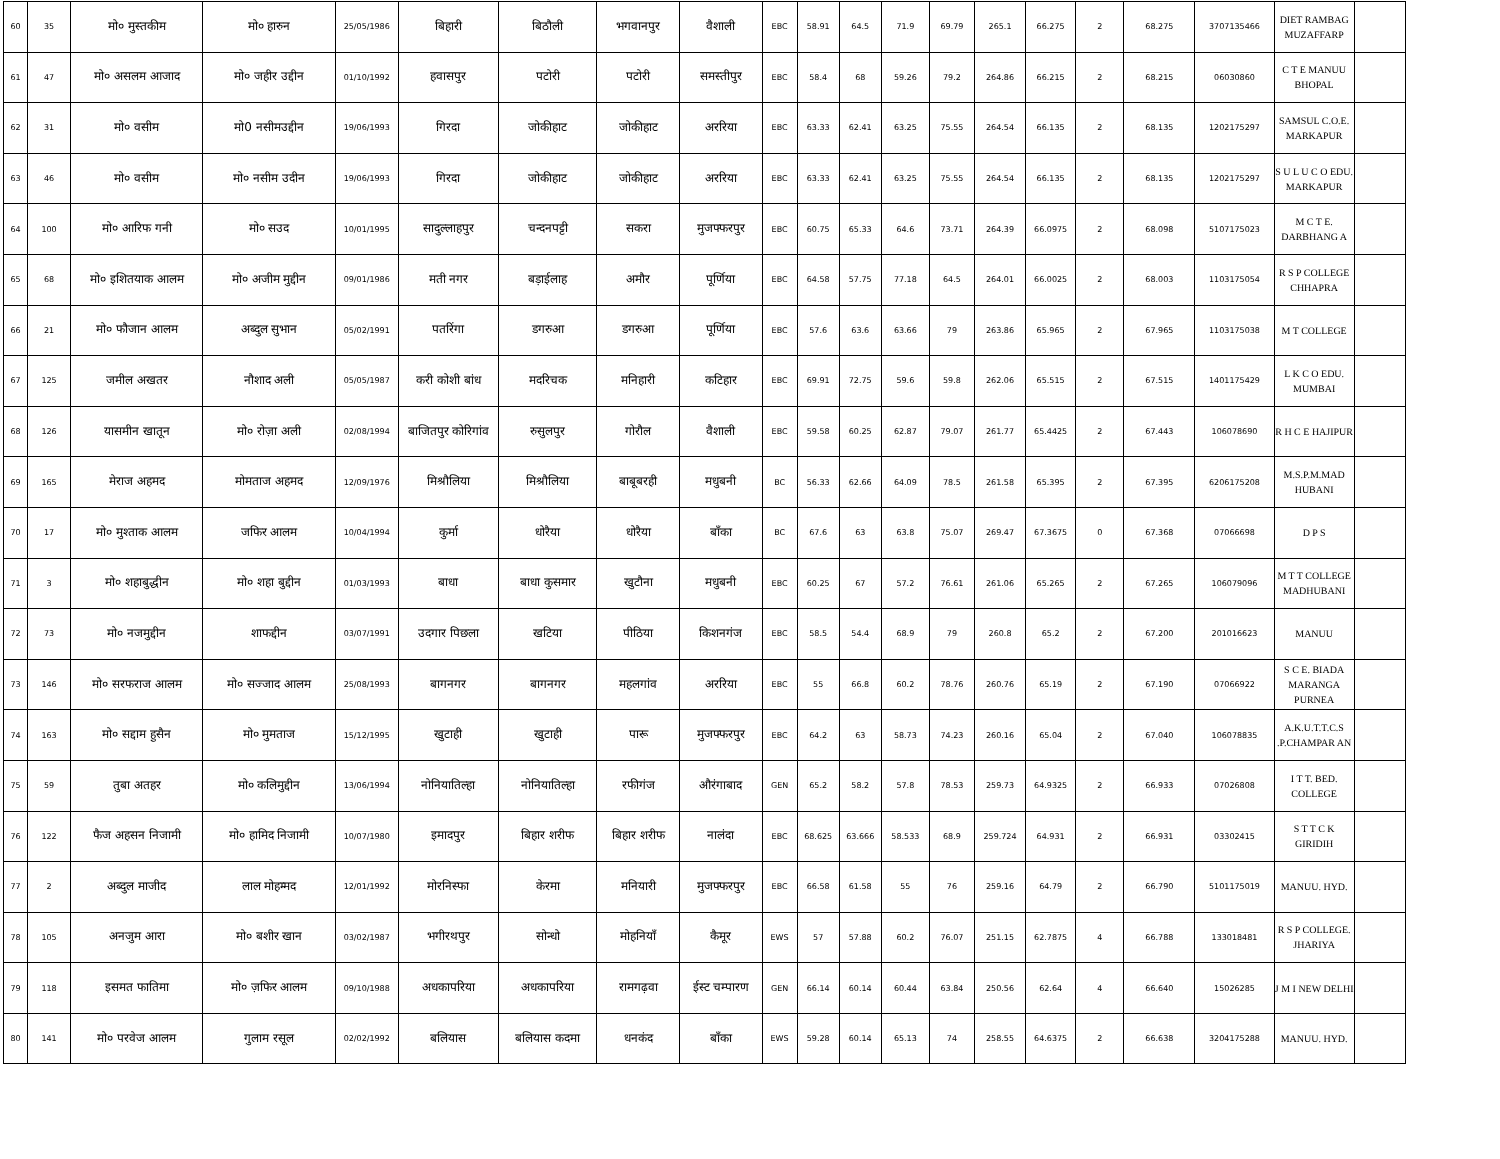| 60 | 35 | मो० मुस्तकीम | मो० हारुन | 25/05/1986 | बिहारी | बिठौली | भगवानपुर | वैशाली | EBC | 58.91 | 64.5 | 71.9 | 69.79 | 265.1 | 66.275 | 2 | 68.275 | 3707135466 | DIET RAMBAG MUZAFFARP | |
| 61 | 47 | मो० असलम आजाद | मो० जहीर उद्दीन | 01/10/1992 | हवासपुर | पटोरी | पटोरी | समस्तीपुर | EBC | 58.4 | 68 | 59.26 | 79.2 | 264.86 | 66.215 | 2 | 68.215 | 06030860 | C T E MANUU BHOPAL | |
| 62 | 31 | मो० वसीम | मो0 नसीमउद्दीन | 19/06/1993 | गिरदा | जोकीहाट | जोकीहाट | अररिया | EBC | 63.33 | 62.41 | 63.25 | 75.55 | 264.54 | 66.135 | 2 | 68.135 | 1202175297 | SAMSUL C.O.E. MARKAPUR | |
| 63 | 46 | मो० वसीम | मो० नसीम उदीन | 19/06/1993 | गिरदा | जोकीहाट | जोकीहाट | अररिया | EBC | 63.33 | 62.41 | 63.25 | 75.55 | 264.54 | 66.135 | 2 | 68.135 | 1202175297 | S U L U C O EDU. MARKAPUR | |
| 64 | 100 | मो० आरिफ गनी | मो० सउद | 10/01/1995 | सादुल्लाहपुर | चन्दनपट्टी | सकरा | मुजफ्फरपुर | EBC | 60.75 | 65.33 | 64.6 | 73.71 | 264.39 | 66.0975 | 2 | 68.098 | 5107175023 | M C T E. DARBHANG A | |
| 65 | 68 | मो० इशितयाक आलम | मो० अजीम मुद्दीन | 09/01/1986 | मती नगर | बड़ाईलाह | अमौर | पूर्णिया | EBC | 64.58 | 57.75 | 77.18 | 64.5 | 264.01 | 66.0025 | 2 | 68.003 | 1103175054 | R S P COLLEGE CHHAPRA | |
| 66 | 21 | मो० फौजान आलम | अब्दुल सुभान | 05/02/1991 | पतरिंगा | डगरुआ | डगरुआ | पूर्णिया | EBC | 57.6 | 63.6 | 63.66 | 79 | 263.86 | 65.965 | 2 | 67.965 | 1103175038 | M T COLLEGE | |
| 67 | 125 | जमील अखतर | नौशाद अली | 05/05/1987 | करी कोशी बांध | मदरिचक | मनिहारी | कटिहार | EBC | 69.91 | 72.75 | 59.6 | 59.8 | 262.06 | 65.515 | 2 | 67.515 | 1401175429 | L K C O EDU. MUMBAI | |
| 68 | 126 | यासमीन खातून | मो० रोज़ा अली | 02/08/1994 | बाजितपुर कोरिगांव | रुसुलपुर | गोरौल | वैशाली | EBC | 59.58 | 60.25 | 62.87 | 79.07 | 261.77 | 65.4425 | 2 | 67.443 | 106078690 | R H C E HAJIPUR | |
| 69 | 165 | मेराज अहमद | मोमताज अहमद | 12/09/1976 | मिश्रौलिया | मिश्रौलिया | बाबूबरही | मधुबनी | BC | 56.33 | 62.66 | 64.09 | 78.5 | 261.58 | 65.395 | 2 | 67.395 | 6206175208 | M.S.P.M.MAD HUBANI | |
| 70 | 17 | मो० मुश्ताक आलम | जफिर आलम | 10/04/1994 | कुर्मा | धोरैया | धोरैया | बाँका | BC | 67.6 | 63 | 63.8 | 75.07 | 269.47 | 67.3675 | 0 | 67.368 | 07066698 | D P S | |
| 71 | 3 | मो० शहाबुद्धीन | मो० शहा बुद्दीन | 01/03/1993 | बाधा | बाधा कुसमार | खुटौना | मधुबनी | EBC | 60.25 | 67 | 57.2 | 76.61 | 261.06 | 65.265 | 2 | 67.265 | 106079096 | M T T COLLEGE MADHUBANI | |
| 72 | 73 | मो० नजमुद्दीन | शाफद्दीन | 03/07/1991 | उदगार पिछला | खटिया | पीठिया | किशनगंज | EBC | 58.5 | 54.4 | 68.9 | 79 | 260.8 | 65.2 | 2 | 67.200 | 201016623 | MANUU | |
| 73 | 146 | मो० सरफराज आलम | मो० सज्जाद आलम | 25/08/1993 | बागनगर | बागनगर | महलगांव | अररिया | EBC | 55 | 66.8 | 60.2 | 78.76 | 260.76 | 65.19 | 2 | 67.190 | 07066922 | S C E. BIADA MARANGA PURNEA | |
| 74 | 163 | मो० सद्दाम हुसैन | मो० मुमताज | 15/12/1995 | खुटाही | खुटाही | पारू | मुजफ्फरपुर | EBC | 64.2 | 63 | 58.73 | 74.23 | 260.16 | 65.04 | 2 | 67.040 | 106078835 | A.K.U.T.T.C.S .P.CHAMPAR AN | |
| 75 | 59 | तुबा अतहर | मो० कलिमुद्दीन | 13/06/1994 | नोनियातिल्हा | नोनियातिल्हा | रफीगंज | औरंगाबाद | GEN | 65.2 | 58.2 | 57.8 | 78.53 | 259.73 | 64.9325 | 2 | 66.933 | 07026808 | I T T. BED. COLLEGE | |
| 76 | 122 | फैज अहसन निजामी | मो० हामिद निजामी | 10/07/1980 | इमादपुर | बिहार शरीफ | बिहार शरीफ | नालंदा | EBC | 68.625 | 63.666 | 58.533 | 68.9 | 259.724 | 64.931 | 2 | 66.931 | 03302415 | S T T C K GIRIDIH | |
| 77 | 2 | अब्दुल माजीद | लाल मोहम्मद | 12/01/1992 | मोरनिस्फा | केरमा | मनियारी | मुजफ्फरपुर | EBC | 66.58 | 61.58 | 55 | 76 | 259.16 | 64.79 | 2 | 66.790 | 5101175019 | MANUU. HYD. | |
| 78 | 105 | अनजुम आरा | मो० बशीर खान | 03/02/1987 | भगीरथपुर | सोन्धो | मोहनियाँ | कैमूर | EWS | 57 | 57.88 | 60.2 | 76.07 | 251.15 | 62.7875 | 4 | 66.788 | 133018481 | R S P COLLEGE. JHARIYA | |
| 79 | 118 | इसमत फातिमा | मो० ज़फिर आलम | 09/10/1988 | अधकापरिया | अधकापरिया | रामगढ़वा | ईस्ट चम्पारण | GEN | 66.14 | 60.14 | 60.44 | 63.84 | 250.56 | 62.64 | 4 | 66.640 | 15026285 | J M I NEW DELHI | |
| 80 | 141 | मो० परवेज आलम | गुलाम रसूल | 02/02/1992 | बलियास | बलियास कदमा | धनकंद | बाँका | EWS | 59.28 | 60.14 | 65.13 | 74 | 258.55 | 64.6375 | 2 | 66.638 | 3204175288 | MANUU. HYD. | |